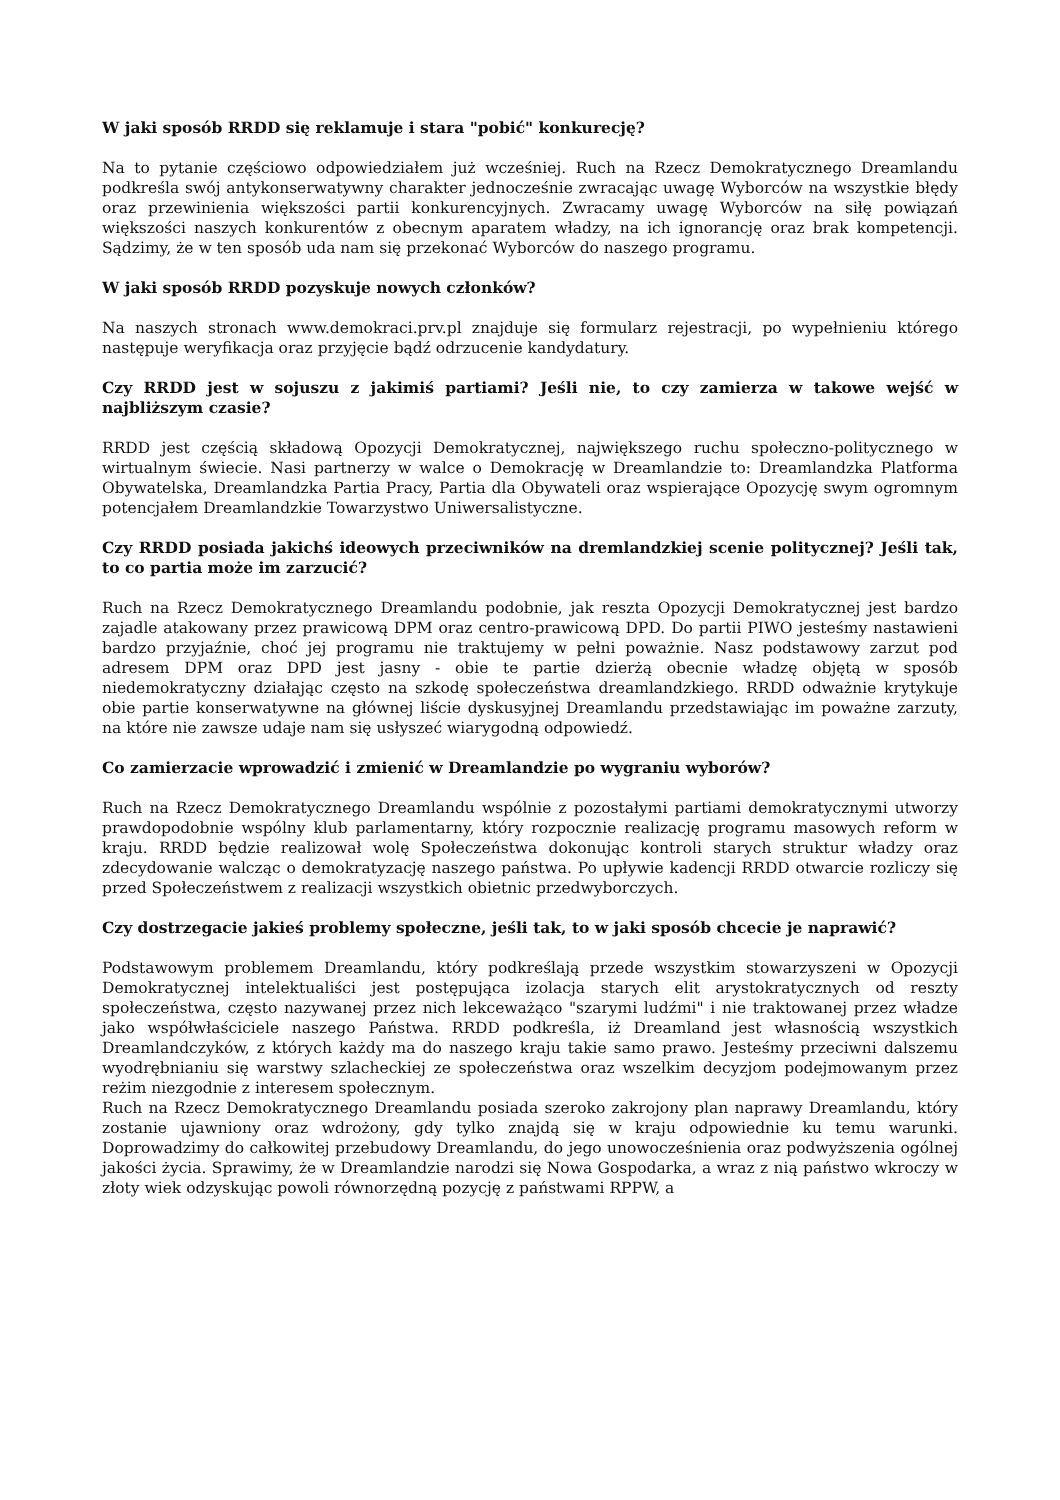W jaki sposób RRDD się reklamuje i stara "pobić" konkurecję?
Na to pytanie częściowo odpowiedziałem już wcześniej. Ruch na Rzecz Demokratycznego Dreamlandu podkreśla swój antykonserwatywny charakter jednocześnie zwracając uwagę Wyborców na wszystkie błędy oraz przewinienia większości partii konkurencyjnych. Zwracamy uwagę Wyborców na siłę powiązań większości naszych konkurentów z obecnym aparatem władzy, na ich ignorancję oraz brak kompetencji. Sądzimy, że w ten sposób uda nam się przekonać Wyborców do naszego programu.
W jaki sposób RRDD pozyskuje nowych członków?
Na naszych stronach www.demokraci.prv.pl znajduje się formularz rejestracji, po wypełnieniu którego następuje weryfikacja oraz przyjęcie bądź odrzucenie kandydatury.
Czy RRDD jest w sojuszu z jakimiś partiami? Jeśli nie, to czy zamierza w takowe wejść w najbliższym czasie?
RRDD jest częścią składową Opozycji Demokratycznej, największego ruchu społeczno-politycznego w wirtualnym świecie. Nasi partnerzy w walce o Demokrację w Dreamlandzie to: Dreamlandzka Platforma Obywatelska, Dreamlandzka Partia Pracy, Partia dla Obywateli oraz wspierające Opozycję swym ogromnym potencjałem Dreamlandzkie Towarzystwo Uniwersalistyczne.
Czy RRDD posiada jakichś ideowych przeciwników na dremlandzkiej scenie politycznej? Jeśli tak, to co partia może im zarzucić?
Ruch na Rzecz Demokratycznego Dreamlandu podobnie, jak reszta Opozycji Demokratycznej jest bardzo zajadle atakowany przez prawicową DPM oraz centro-prawicową DPD. Do partii PIWO jesteśmy nastawieni bardzo przyjaźnie, choć jej programu nie traktujemy w pełni poważnie. Nasz podstawowy zarzut pod adresem DPM oraz DPD jest jasny - obie te partie dzierżą obecnie władzę objętą w sposób niedemokratyczny działając często na szkodę społeczeństwa dreamlandzkiego. RRDD odważnie krytykuje obie partie konserwatywne na głównej liście dyskusyjnej Dreamlandu przedstawiając im poważne zarzuty, na które nie zawsze udaje nam się usłyszeć wiarygodną odpowiedź.
Co zamierzacie wprowadzić i zmienić w Dreamlandzie po wygraniu wyborów?
Ruch na Rzecz Demokratycznego Dreamlandu wspólnie z pozostałymi partiami demokratycznymi utworzy prawdopodobnie wspólny klub parlamentarny, który rozpocznie realizację programu masowych reform w kraju. RRDD będzie realizował wolę Społeczeństwa dokonując kontroli starych struktur władzy oraz zdecydowanie walcząc o demokratyzację naszego państwa. Po upływie kadencji RRDD otwarcie rozliczy się przed Społeczeństwem z realizacji wszystkich obietnic przedwyborczych.
Czy dostrzegacie jakieś problemy społeczne, jeśli tak, to w jaki sposób chcecie je naprawić?
Podstawowym problemem Dreamlandu, który podkreślają przede wszystkim stowarzyszeni w Opozycji Demokratycznej intelektualiści jest postępująca izolacja starych elit arystokratycznych od reszty społeczeństwa, często nazywanej przez nich lekceważąco "szarymi ludźmi" i nie traktowanej przez władze jako współwłaściciele naszego Państwa. RRDD podkreśla, iż Dreamland jest własnością wszystkich Dreamlandczyków, z których każdy ma do naszego kraju takie samo prawo. Jesteśmy przeciwni dalszemu wyodrębnianiu się warstwy szlacheckiej ze społeczeństwa oraz wszelkim decyzjom podejmowanym przez reżim niezgodnie z interesem społecznym.
Ruch na Rzecz Demokratycznego Dreamlandu posiada szeroko zakrojony plan naprawy Dreamlandu, który zostanie ujawniony oraz wdrożony, gdy tylko znajdą się w kraju odpowiednie ku temu warunki. Doprowadzimy do całkowitej przebudowy Dreamlandu, do jego unowocześnienia oraz podwyższenia ogólnej jakości życia. Sprawimy, że w Dreamlandzie narodzi się Nowa Gospodarka, a wraz z nią państwo wkroczy w złoty wiek odzyskując powoli równorzędną pozycję z państwami RPPW, a